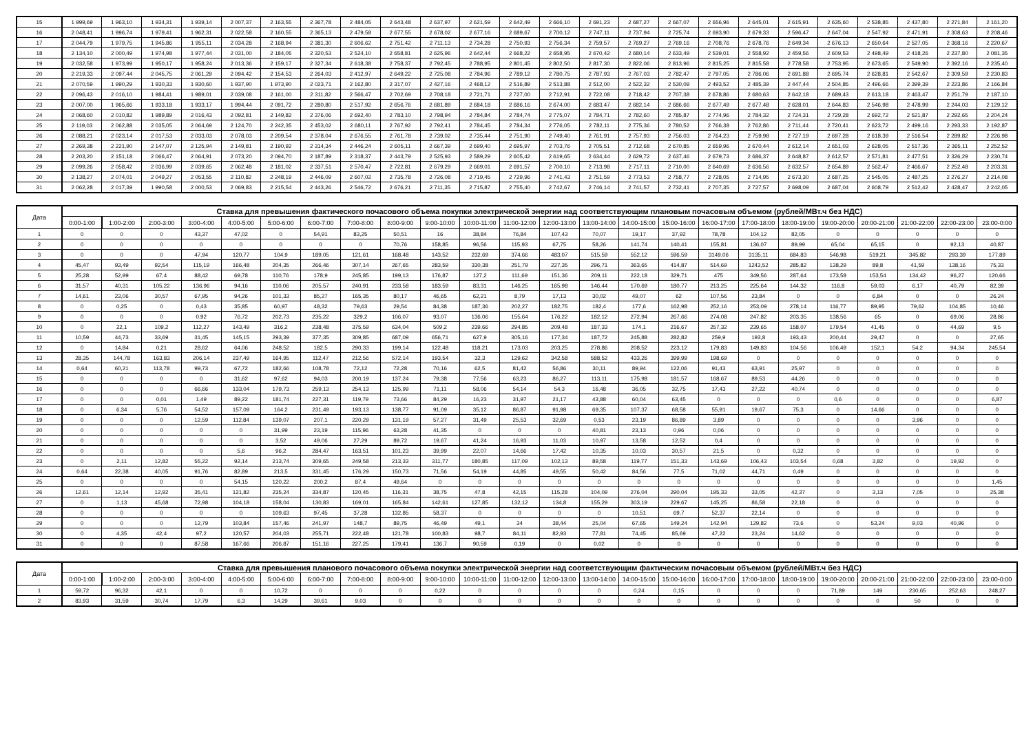| 15 | 1 999,69 | 1 963,10 | 1 934,31 | 1 939,14 | 2 007,37 | 2 163,55 | 2 367,78 | 2 484,05 | 2 643,48 | 2 637,97 | 2 621,59 | 2 642,49 | 2 666,10 | 2 691,23 | 2 687,27 | 2 667,07 | 2 656,96 | 2 645,01 | 2 615,91 | 2 635,60 | 2 538,85 | 2 437,80 | 2 271,84 | 2 161,20 |
| 16 | 2 048,41 | 1 996,74 | 1 979,41 | 1 962,31 | 2 022,58 | 2 160,55 | 2 365,13 | 2 479,58 | 2 677,55 | 2 678,02 | 2 677,16 | 2 689,67 | 2 700,12 | 2 747,11 | 2 737,94 | 2 725,74 | 2 693,90 | 2 679,33 | 2 596,47 | 2 647,04 | 2 547,92 | 2 471,91 | 2 308,63 | 2 208,46 |
| 17 | 2 044,79 | 1 979,75 | 1 945,86 | 1 955,11 | 2 034,28 | 2 168,94 | 2 381,30 | 2 606,62 | 2 751,42 | 2 711,13 | 2 734,28 | 2 750,93 | 2 756,34 | 2 759,57 | 2 769,27 | 2 769,16 | 2 708,76 | 2 678,76 | 2 649,34 | 2 676,13 | 2 650,64 | 2 527,05 | 2 368,16 | 2 220,67 |
| 18 | 2 134,10 | 2 000,49 | 1 974,98 | 1 977,44 | 2 031,00 | 2 184,05 | 2 320,53 | 2 524,10 | 2 658,81 | 2 625,96 | 2 642,44 | 2 668,22 | 2 658,95 | 2 670,42 | 2 680,14 | 2 633,49 | 2 539,01 | 2 558,92 | 2 459,56 | 2 609,53 | 2 498,49 | 2 418,26 | 2 237,80 | 2 081,35 |
| 19 | 2 032,58 | 1 973,99 | 1 950,17 | 1 958,24 | 2 013,36 | 2 159,17 | 2 327,34 | 2 618,38 | 2 758,37 | 2 792,45 | 2 788,95 | 2 801,45 | 2 802,50 | 2 817,30 | 2 822,06 | 2 813,96 | 2 815,25 | 2 815,58 | 2 778,58 | 2 753,95 | 2 673,65 | 2 549,90 | 2 392,16 | 2 235,40 |
| 20 | 2 219,33 | 2 097,44 | 2 045,75 | 2 061,29 | 2 094,42 | 2 154,53 | 2 264,03 | 2 412,97 | 2 649,22 | 2 725,08 | 2 784,96 | 2 789,12 | 2 780,75 | 2 787,93 | 2 767,03 | 2 782,47 | 2 797,05 | 2 786,06 | 2 691,88 | 2 695,74 | 2 628,81 | 2 542,67 | 2 309,59 | 2 230,83 |
| 21 | 2 070,59 | 1 990,29 | 1 930,33 | 1 930,60 | 1 937,90 | 1 973,90 | 2 023,71 | 2 162,80 | 2 317,07 | 2 427,16 | 2 468,12 | 2 516,89 | 2 513,88 | 2 512,00 | 2 522,32 | 2 530,09 | 2 493,52 | 2 485,39 | 2 447,44 | 2 504,85 | 2 496,66 | 2 399,39 | 2 223,86 | 2 166,84 |
| 22 | 2 096,43 | 2 016,10 | 1 984,41 | 1 989,01 | 2 039,08 | 2 161,00 | 2 311,82 | 2 566,47 | 2 702,69 | 2 708,18 | 2 721,71 | 2 727,00 | 2 712,91 | 2 722,08 | 2 718,42 | 2 707,38 | 2 678,86 | 2 680,63 | 2 642,18 | 2 689,43 | 2 613,18 | 2 463,47 | 2 251,79 | 2 187,10 |
| 23 | 2 007,00 | 1 965,66 | 1 933,18 | 1 933,17 | 1 994,44 | 2 091,72 | 2 280,80 | 2 517,92 | 2 656,76 | 2 681,89 | 2 684,18 | 2 686,16 | 2 674,00 | 2 683,47 | 2 682,14 | 2 686,66 | 2 677,49 | 2 677,48 | 2 628,01 | 2 644,83 | 2 546,98 | 2 478,99 | 2 244,03 | 2 129,12 |
| 24 | 2 068,60 | 2 010,82 | 1 989,89 | 2 016,43 | 2 092,81 | 2 149,82 | 2 376,06 | 2 692,40 | 2 783,10 | 2 798,94 | 2 784,84 | 2 784,74 | 2 775,07 | 2 784,71 | 2 782,60 | 2 785,87 | 2 774,96 | 2 784,32 | 2 724,31 | 2 729,28 | 2 692,72 | 2 521,87 | 2 292,65 | 2 204,24 |
| 25 | 2 119,03 | 2 062,88 | 2 035,05 | 2 064,69 | 2 124,70 | 2 242,35 | 2 453,02 | 2 680,11 | 2 767,92 | 2 792,41 | 2 784,45 | 2 784,34 | 2 776,05 | 2 782,11 | 2 775,36 | 2 780,52 | 2 766,38 | 2 762,86 | 2 711,44 | 2 720,41 | 2 623,72 | 2 499,16 | 2 293,33 | 2 192,87 |
| 26 | 2 088,21 | 2 023,14 | 2 017,53 | 2 033,03 | 2 078,03 | 2 209,54 | 2 378,04 | 2 676,55 | 2 761,78 | 2 739,02 | 2 735,44 | 2 751,90 | 2 749,40 | 2 761,91 | 2 757,93 | 2 756,03 | 2 764,23 | 2 759,98 | 2 727,19 | 2 697,28 | 2 618,39 | 2 516,54 | 2 289,82 | 2 226,98 |
| 27 | 2 269,38 | 2 221,90 | 2 147,07 | 2 125,94 | 2 149,81 | 2 190,92 | 2 314,34 | 2 446,24 | 2 605,11 | 2 667,39 | 2 699,40 | 2 695,97 | 2 703,76 | 2 705,51 | 2 712,68 | 2 670,85 | 2 659,96 | 2 670,44 | 2 612,14 | 2 651,03 | 2 628,05 | 2 517,36 | 2 365,11 | 2 252,52 |
| 28 | 2 203,20 | 2 151,18 | 2 066,47 | 2 064,91 | 2 073,20 | 2 094,70 | 2 187,89 | 2 318,37 | 2 443,79 | 2 525,93 | 2 589,29 | 2 605,42 | 2 619,65 | 2 634,44 | 2 629,72 | 2 637,46 | 2 679,73 | 2 686,37 | 2 648,87 | 2 612,57 | 2 571,81 | 2 477,51 | 2 326,29 | 2 230,74 |
| 29 | 2 099,26 | 2 058,42 | 2 036,99 | 2 039,65 | 2 062,48 | 2 181,02 | 2 337,51 | 2 570,47 | 2 722,81 | 2 679,29 | 2 669,01 | 2 691,57 | 2 700,10 | 2 713,98 | 2 717,11 | 2 710,00 | 2 640,69 | 2 636,56 | 2 632,57 | 2 654,89 | 2 562,47 | 2 466,67 | 2 252,48 | 2 203,31 |
| 30 | 2 138,27 | 2 074,01 | 2 049,27 | 2 053,55 | 2 110,82 | 2 248,19 | 2 446,09 | 2 607,02 | 2 735,78 | 2 726,08 | 2 719,45 | 2 729,96 | 2 741,43 | 2 751,59 | 2 773,53 | 2 758,77 | 2 728,05 | 2 714,95 | 2 673,30 | 2 687,25 | 2 545,05 | 2 487,25 | 2 276,27 | 2 214,08 |
| 31 | 2 062,28 | 2 017,39 | 1 990,58 | 2 000,53 | 2 069,83 | 2 215,54 | 2 443,26 | 2 546,72 | 2 676,21 | 2 711,35 | 2 715,87 | 2 755,40 | 2 742,67 | 2 746,14 | 2 741,57 | 2 732,41 | 2 707,35 | 2 727,57 | 2 698,09 | 2 687,04 | 2 608,79 | 2 512,42 | 2 428,47 | 2 242,05 |
| Дата | Ставка для превышения фактического почасового объема покупки электрической энергии над соответствующим плановым почасовым объемом (рублей/МВт.ч без НДС) | | | | | | | | | | | | | | | | | | | | | | | |
| --- | --- | --- | --- | --- | --- | --- | --- | --- | --- | --- | --- | --- | --- | --- | --- | --- | --- | --- | --- | --- | --- | --- | --- | --- |
| | 0:00-1:00 | 1:00-2:00 | 2:00-3:00 | 3:00-4:00 | 4:00-5:00 | 5:00-6:00 | 6:00-7:00 | 7:00-8:00 | 8:00-9:00 | 9:00-10:00 | 10:00-11:00 | 11:00-12:00 | 12:00-13:00 | 13:00-14:00 | 14:00-15:00 | 15:00-16:00 | 16:00-17:00 | 17:00-18:00 | 18:00-19:00 | 19:00-20:00 | 20:00-21:00 | 21:00-22:00 | 22:00-23:00 | 23:00-0:00 |
| 1 | 0 | 0 | 0 | 43,37 | 47,02 | 0 | 54,91 | 83,25 | 50,51 | 16 | 38,84 | 76,84 | 107,43 | 70,07 | 19,17 | 37,92 | 78,78 | 104,12 | 82,05 | 0 | 0 | 0 | 0 | 0 |
| 2 | 0 | 0 | 0 | 0 | 0 | 0 | 0 | 0 | 70,76 | 158,85 | 96,56 | 115,93 | 67,75 | 58,26 | 141,74 | 140,41 | 155,81 | 136,07 | 89,99 | 65,04 | 65,15 | 0 | 92,13 | 40,87 |
| 3 | 0 | 0 | 0 | 47,94 | 120,77 | 104,9 | 189,05 | 121,61 | 168,48 | 143,52 | 232,69 | 374,66 | 483,07 | 515,59 | 552,12 | 596,59 | 3149,06 | 3135,11 | 684,83 | 546,98 | 519,21 | 345,82 | 293,39 | 177,89 |
| 4 | 45,47 | 93,49 | 92,54 | 115,19 | 166,48 | 204,35 | 266,46 | 307,14 | 267,65 | 283,59 | 330,38 | 251,79 | 227,35 | 296,71 | 363,65 | 414,87 | 514,69 | 1243,52 | 285,82 | 138,29 | 89,8 | 41,59 | 138,16 | 75,33 |
| 5 | 25,28 | 52,99 | 67,4 | 88,42 | 69,78 | 110,76 | 178,9 | 245,85 | 199,13 | 176,87 | 127,2 | 111,69 | 151,36 | 209,11 | 222,18 | 329,71 | 475 | 349,56 | 287,64 | 173,58 | 153,54 | 134,42 | 96,27 | 120,66 |
| 6 | 31,57 | 40,31 | 105,22 | 136,96 | 94,16 | 110,06 | 205,57 | 240,91 | 233,58 | 183,59 | 83,31 | 146,25 | 165,98 | 146,44 | 170,69 | 180,77 | 213,25 | 225,64 | 144,32 | 116,8 | 59,03 | 6,17 | 40,79 | 82,39 |
| 7 | 14,61 | 23,06 | 30,57 | 67,95 | 94,26 | 101,33 | 85,27 | 165,35 | 80,17 | 46,65 | 62,21 | 8,79 | 17,13 | 30,02 | 49,07 | 62 | 107,56 | 23,84 | 0 | 0 | 6,84 | 0 | 0 | 26,24 |
| 8 | 0 | 0,25 | 0 | 0,43 | 35,85 | 60,97 | 48,32 | 79,63 | 29,54 | 84,38 | 187,36 | 202,27 | 182,75 | 182,4 | 177,6 | 162,98 | 252,16 | 253,09 | 278,14 | 116,77 | 89,95 | 79,62 | 104,85 | 10,46 |
| 9 | 0 | 0 | 0 | 0,92 | 76,72 | 202,73 | 235,22 | 329,2 | 106,07 | 93,07 | 136,06 | 155,64 | 176,22 | 182,12 | 272,94 | 267,66 | 274,08 | 247,82 | 203,35 | 138,56 | 65 | 0 | 69,06 | 28,86 |
| 10 | 0 | 22,1 | 109,2 | 112,27 | 143,49 | 316,2 | 238,48 | 375,59 | 634,04 | 509,2 | 239,66 | 294,85 | 209,48 | 187,33 | 174,1 | 216,67 | 257,32 | 239,65 | 158,07 | 179,54 | 41,45 | 0 | 44,69 | 9,5 |
| 11 | 10,59 | 44,73 | 33,69 | 31,45 | 145,15 | 293,39 | 377,35 | 309,85 | 687,09 | 656,71 | 627,9 | 305,16 | 177,34 | 187,72 | 245,88 | 282,82 | 259,9 | 193,8 | 193,43 | 200,44 | 29,47 | 0 | 0 | 27,65 |
| 12 | 0 | 14,84 | 0,21 | 28,62 | 64,06 | 248,52 | 182,5 | 290,33 | 199,14 | 122,48 | 118,21 | 173,03 | 203,25 | 278,86 | 208,52 | 223,12 | 179,83 | 149,83 | 104,56 | 106,49 | 152,1 | 54,2 | 94,34 | 245,54 |
| 13 | 28,35 | 144,78 | 163,83 | 206,14 | 237,49 | 164,95 | 112,47 | 212,56 | 572,14 | 193,54 | 32,3 | 129,62 | 342,58 | 588,52 | 433,26 | 399,99 | 198,69 | 0 | 0 | 0 | 0 | 0 | 0 | 0 |
| 14 | 0,64 | 60,21 | 113,78 | 99,73 | 67,72 | 182,66 | 108,78 | 72,12 | 72,28 | 70,16 | 62,5 | 81,42 | 56,86 | 30,11 | 89,94 | 122,06 | 91,43 | 63,91 | 25,97 | 0 | 0 | 0 | 0 | 0 |
| 15 | 0 | 0 | 0 | 0 | 31,62 | 97,62 | 94,03 | 200,19 | 137,24 | 79,38 | 77,56 | 63,23 | 86,27 | 113,11 | 175,98 | 181,57 | 168,67 | 89,53 | 44,26 | 0 | 0 | 0 | 0 | 0 |
| 16 | 0 | 0 | 0 | 66,66 | 133,04 | 179,73 | 259,13 | 254,13 | 125,99 | 71,11 | 58,06 | 54,14 | 54,3 | 16,48 | 36,05 | 32,75 | 17,43 | 27,22 | 40,74 | 0 | 0 | 0 | 0 | 0 |
| 17 | 0 | 0 | 0,01 | 1,49 | 89,22 | 181,74 | 227,31 | 119,79 | 73,66 | 84,29 | 16,23 | 31,97 | 21,17 | 43,88 | 60,04 | 63,45 | 0 | 0 | 0 | 0,6 | 0 | 0 | 0 | 6,87 |
| 18 | 0 | 6,34 | 5,76 | 54,52 | 157,09 | 164,2 | 231,49 | 193,13 | 138,77 | 91,09 | 35,12 | 86,87 | 91,98 | 69,35 | 107,37 | 68,58 | 55,91 | 19,67 | 75,3 | 0 | 14,66 | 0 | 0 | 0 |
| 19 | 0 | 0 | 0 | 12,59 | 112,84 | 139,07 | 207,1 | 220,29 | 131,19 | 57,27 | 31,49 | 25,53 | 32,69 | 0,53 | 23,19 | 86,89 | 3,89 | 0 | 0 | 0 | 0 | 3,96 | 0 | 0 |
| 20 | 0 | 0 | 0 | 0 | 0 | 31,99 | 23,19 | 115,96 | 63,28 | 41,35 | 0 | 0 | 0 | 40,81 | 23,13 | 0,96 | 0,06 | 0 | 0 | 0 | 0 | 0 | 0 | 0 |
| 21 | 0 | 0 | 0 | 0 | 0 | 3,52 | 49,06 | 27,29 | 89,72 | 19,67 | 41,24 | 16,93 | 11,03 | 10,97 | 13,58 | 12,52 | 0,4 | 0 | 0 | 0 | 0 | 0 | 0 | 0 |
| 22 | 0 | 0 | 0 | 0 | 5,6 | 96,2 | 284,47 | 163,51 | 101,23 | 39,99 | 22,07 | 14,66 | 17,42 | 10,35 | 10,03 | 30,57 | 21,5 | 0 | 0,32 | 0 | 0 | 0 | 0 | 0 |
| 23 | 0 | 2,11 | 12,82 | 55,22 | 92,14 | 213,74 | 309,65 | 249,58 | 213,33 | 311,77 | 180,85 | 117,09 | 102,13 | 89,58 | 119,77 | 151,33 | 143,69 | 106,43 | 103,54 | 0,68 | 3,82 | 0 | 19,92 | 0 |
| 24 | 0,64 | 22,38 | 40,05 | 91,76 | 82,89 | 213,5 | 331,45 | 176,29 | 150,73 | 71,56 | 54,19 | 44,85 | 49,55 | 50,42 | 84,56 | 77,5 | 71,02 | 44,71 | 0,49 | 0 | 0 | 0 | 0 | 0 |
| 25 | 0 | 0 | 0 | 0 | 54,15 | 120,22 | 200,2 | 87,4 | 49,64 | 0 | 0 | 0 | 0 | 0 | 0 | 0 | 0 | 0 | 0 | 0 | 0 | 0 | 0 | 1,45 |
| 26 | 12,61 | 12,14 | 12,92 | 35,41 | 121,82 | 235,24 | 334,87 | 120,45 | 116,31 | 38,75 | 47,8 | 42,15 | 115,28 | 104,09 | 276,04 | 290,04 | 195,33 | 33,05 | 42,37 | 0 | 3,13 | 7,05 | 0 | 25,38 |
| 27 | 0 | 1,13 | 45,68 | 72,98 | 104,18 | 158,04 | 130,83 | 169,01 | 165,84 | 142,61 | 127,85 | 132,12 | 134,8 | 155,29 | 303,19 | 229,67 | 145,25 | 86,58 | 22,18 | 0 | 0 | 0 | 0 | 0 |
| 28 | 0 | 0 | 0 | 0 | 0 | 109,63 | 97,45 | 37,28 | 132,85 | 58,37 | 0 | 0 | 0 | 0 | 10,51 | 69,7 | 52,37 | 22,14 | 0 | 0 | 0 | 0 | 0 | 0 |
| 29 | 0 | 0 | 0 | 12,79 | 103,84 | 157,46 | 241,97 | 148,7 | 89,75 | 46,49 | 49,1 | 34 | 38,44 | 25,04 | 67,65 | 149,24 | 142,94 | 129,82 | 73,6 | 0 | 53,24 | 9,03 | 40,96 | 0 |
| 30 | 0 | 4,35 | 42,4 | 97,2 | 120,57 | 204,03 | 255,71 | 222,48 | 121,78 | 100,83 | 98,7 | 84,11 | 82,93 | 77,81 | 74,45 | 85,69 | 47,22 | 23,24 | 14,62 | 0 | 0 | 0 | 0 | 0 |
| 31 | 0 | 0 | 0 | 87,58 | 167,66 | 206,87 | 151,16 | 227,25 | 179,41 | 136,7 | 90,59 | 0,19 | 0 | 0,02 | 0 | 0 | 0 | 0 | 0 | 0 | 0 | 0 | 0 | 0 |
| Дата | Ставка для превышения планового почасового объема покупки электрической энергии над соответствующим фактическим почасовым объемом (рублей/МВт.ч без НДС) | | | | | | | | | | | | | | | | | | | | | | | |
| --- | --- | --- | --- | --- | --- | --- | --- | --- | --- | --- | --- | --- | --- | --- | --- | --- | --- | --- | --- | --- | --- | --- | --- | --- |
| | 0:00-1:00 | 1:00-2:00 | 2:00-3:00 | 3:00-4:00 | 4:00-5:00 | 5:00-6:00 | 6:00-7:00 | 7:00-8:00 | 8:00-9:00 | 9:00-10:00 | 10:00-11:00 | 11:00-12:00 | 12:00-13:00 | 13:00-14:00 | 14:00-15:00 | 15:00-16:00 | 16:00-17:00 | 17:00-18:00 | 18:00-19:00 | 19:00-20:00 | 20:00-21:00 | 21:00-22:00 | 22:00-23:00 | 23:00-0:00 |
| 1 | 59,72 | 96,32 | 42,1 | 0 | 0 | 10,72 | 0 | 0 | 0 | 0,22 | 0 | 0 | 0 | 0 | 0,24 | 0,15 | 0 | 0 | 0 | 71,89 | 149 | 230,65 | 252,63 | 248,27 |
| 2 | 83,93 | 31,59 | 30,74 | 17,79 | 6,3 | 14,29 | 39,61 | 9,03 | 0 | 0 | 0 | 0 | 0 | 0 | 0 | 0 | 0 | 0 | 0 | 0 | 0 | 50 | 0 | 0 |